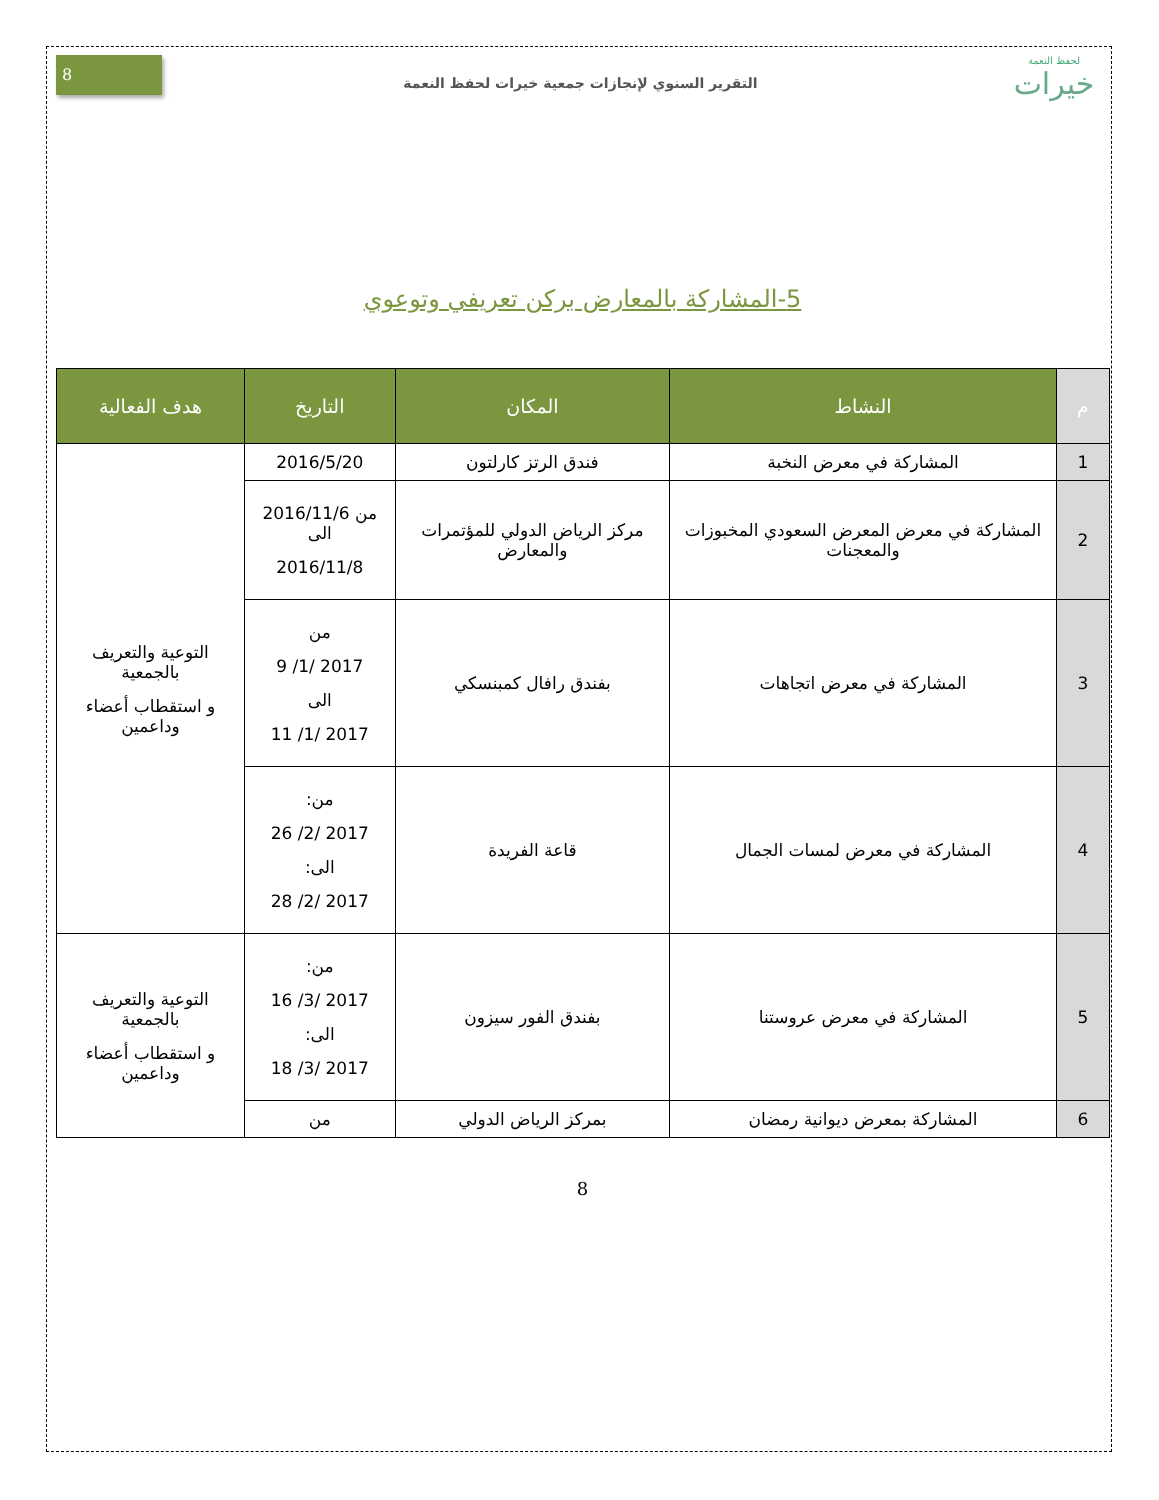لحفظ النعمة
خيرات
التقرير السنوي لإنجازات جمعية خيرات لحفظ النعمة
8
5-المشاركة بالمعارض بركن تعريفي وتوعوي
| م | النشاط | المكان | التاريخ | هدف الفعالية |
| --- | --- | --- | --- | --- |
| 1 | المشاركة في معرض النخبة | فندق الرتز كارلتون | 2016/5/20 | التوعية والتعريف بالجمعية و استقطاب أعضاء وداعمين |
| 2 | المشاركة في معرض المعرض السعودي المخبوزات والمعجنات | مركز الرياض الدولي للمؤتمرات والمعارض | من 2016/11/6 الى 2016/11/8 | |
| 3 | المشاركة في معرض اتجاهات | بفندق رافال كمبنسكي | من 2017 /1/ 9 الى 2017 /1/ 11 | |
| 4 | المشاركة في معرض لمسات الجمال | قاعة الفريدة | من: 2017 /2/ 26 الى: 2017 /2/ 28 | |
| 5 | المشاركة في معرض عروستنا | بفندق الفور سيزون | من: 2017 /3/ 16 الى: 2017 /3/ 18 | التوعية والتعريف بالجمعية و استقطاب أعضاء وداعمين |
| 6 | المشاركة بمعرض ديوانية رمضان | بمركز الرياض الدولي | من | |
8